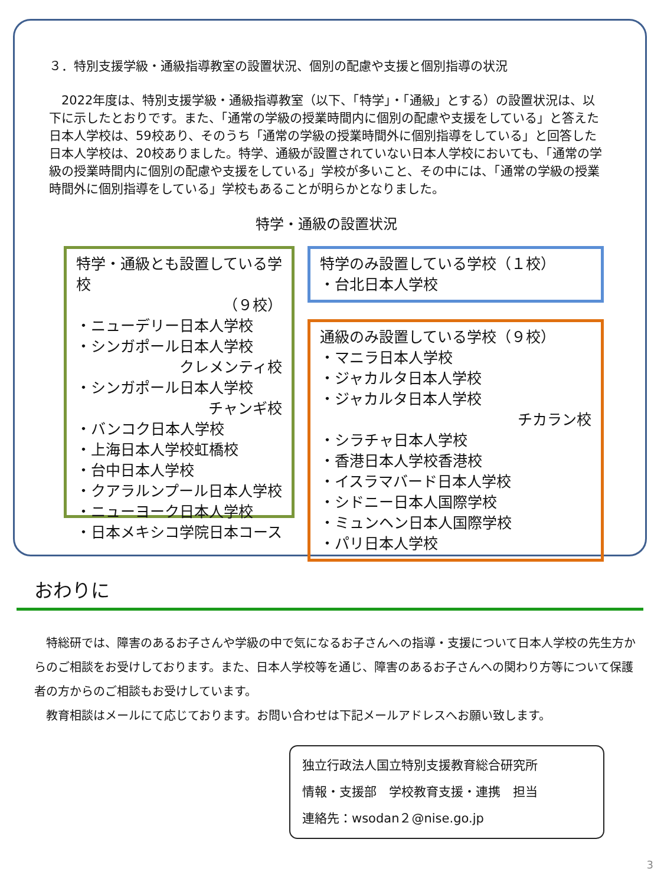３．特別支援学級・通級指導教室の設置状況、個別の配慮や支援と個別指導の状況
2022年度は、特別支援学級・通級指導教室（以下、「特学」・「通級」とする）の設置状況は、以下に示したとおりです。また、「通常の学級の授業時間内に個別の配慮や支援をしている」と答えた日本人学校は、59校あり、そのうち「通常の学級の授業時間外に個別指導をしている」と回答した日本人学校は、20校ありました。特学、通級が設置されていない日本人学校においても、「通常の学級の授業時間内に個別の配慮や支援をしている」学校が多いこと、その中には、「通常の学級の授業時間外に個別指導をしている」学校もあることが明らかとなりました。
特学・通級の設置状況
特学・通級とも設置している学校
（９校）
・ニューデリー日本人学校
・シンガポール日本人学校
クレメンティ校
・シンガポール日本人学校
チャンギ校
・バンコク日本人学校
・上海日本人学校虹橋校
・台中日本人学校
・クアラルンプール日本人学校
・ニューヨーク日本人学校
・日本メキシコ学院日本コース
特学のみ設置している学校（１校）
・台北日本人学校
通級のみ設置している学校（９校）
・マニラ日本人学校
・ジャカルタ日本人学校
・ジャカルタ日本人学校
チカラン校
・シラチャ日本人学校
・香港日本人学校香港校
・イスラマバード日本人学校
・シドニー日本人国際学校
・ミュンヘン日本人国際学校
・パリ日本人学校
おわりに
特総研では、障害のあるお子さんや学級の中で気になるお子さんへの指導・支援について日本人学校の先生方からのご相談をお受けしております。また、日本人学校等を通じ、障害のあるお子さんへの関わり方等について保護者の方からのご相談もお受けしています。
教育相談はメールにて応じております。お問い合わせは下記メールアドレスへお願い致します。
独立行政法人国立特別支援教育総合研究所
情報・支援部　学校教育支援・連携　担当
連絡先：wsodan２@nise.go.jp
3